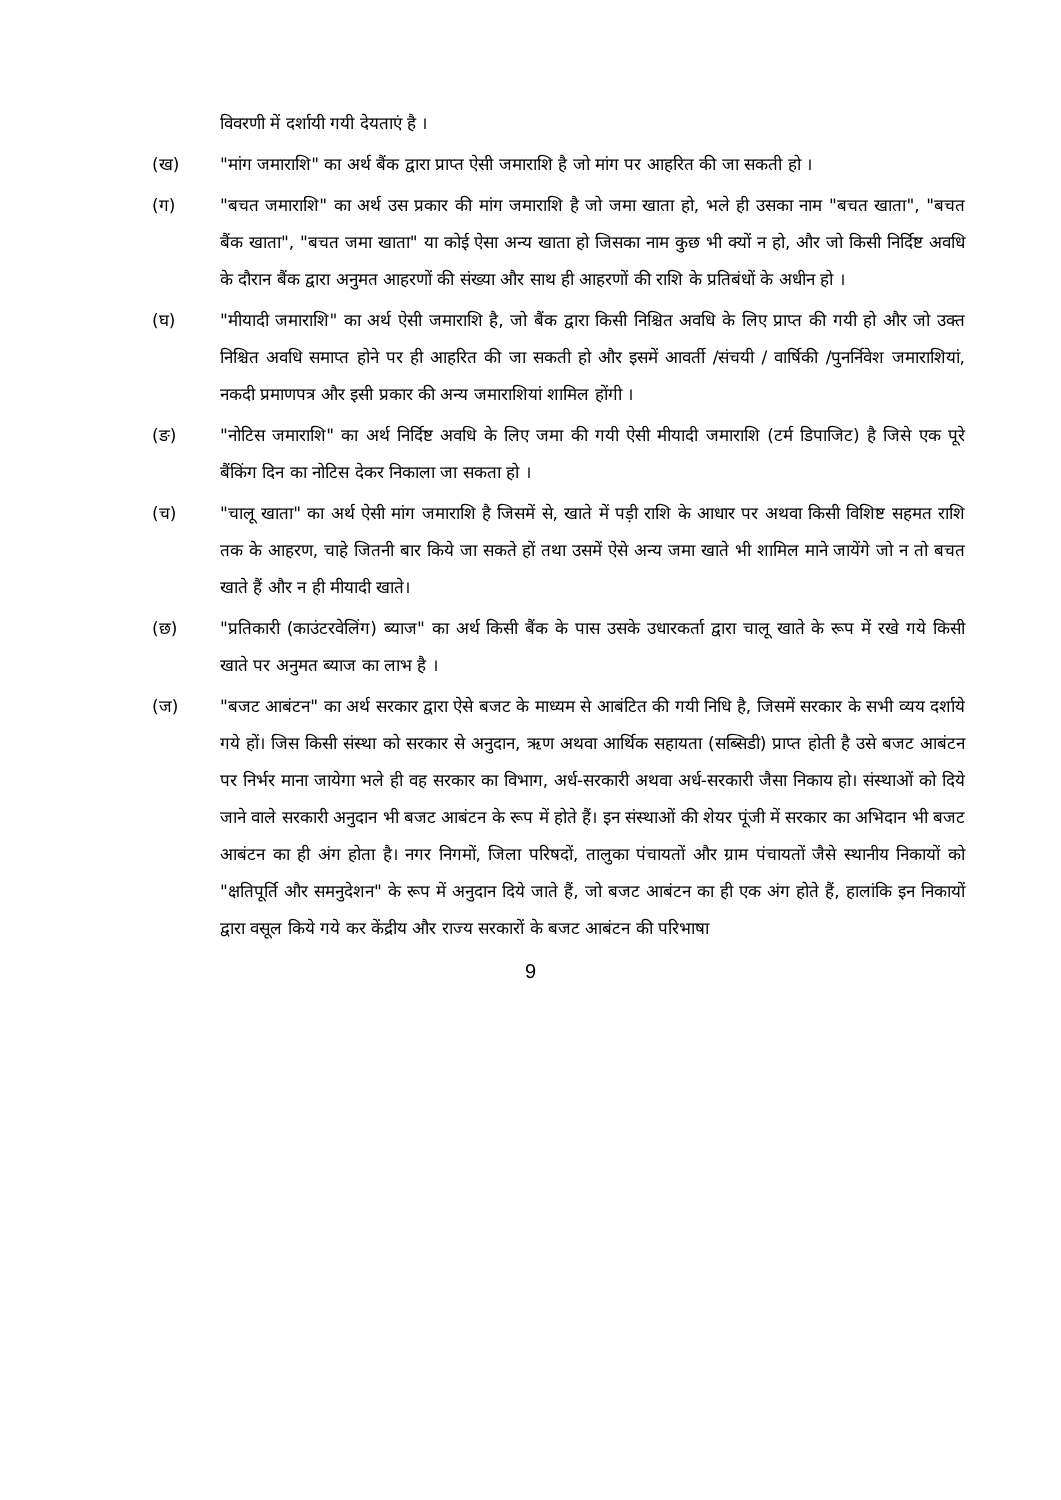विवरणी में दर्शायी गयी देयताएं है ।
(ख) "मांग जमाराशि" का अर्थ बैंक द्वारा प्राप्त ऐसी जमाराशि है जो मांग पर आहरित की जा सकती हो ।
(ग) "बचत जमाराशि" का अर्थ उस प्रकार की मांग जमाराशि है जो जमा खाता हो, भले ही उसका नाम "बचत खाता", "बचत बैंक खाता", "बचत जमा खाता" या कोई ऐसा अन्य खाता हो जिसका नाम कुछ भी क्यों न हो, और जो किसी निर्दिष्ट अवधि के दौरान बैंक द्वारा अनुमत आहरणों की संख्या और साथ ही आहरणों की राशि के प्रतिबंधों के अधीन हो ।
(घ) "मीयादी जमाराशि" का अर्थ ऐसी जमाराशि है, जो बैंक द्वारा किसी निश्चित अवधि के लिए प्राप्त की गयी हो और जो उक्त निश्चित अवधि समाप्त होने पर ही आहरित की जा सकती हो और इसमें आवर्ती /संचयी / वार्षिकी /पुनर्निवेश जमाराशियां, नकदी प्रमाणपत्र और इसी प्रकार की अन्य जमाराशियां शामिल होंगी ।
(ङ) "नोटिस जमाराशि" का अर्थ निर्दिष्ट अवधि के लिए जमा की गयी ऐसी मीयादी जमाराशि (टर्म डिपाजिट) है जिसे एक पूरे बैंकिंग दिन का नोटिस देकर निकाला जा सकता हो ।
(च) "चालू खाता" का अर्थ ऐसी मांग जमाराशि है जिसमें से, खाते में पड़ी राशि के आधार पर अथवा किसी विशिष्ट सहमत राशि तक के आहरण, चाहे जितनी बार किये जा सकते हों तथा उसमें ऐसे अन्य जमा खाते भी शामिल माने जायेंगे जो न तो बचत खाते हैं और न ही मीयादी खाते।
(छ) "प्रतिकारी (काउंटरवेलिंग) ब्याज" का अर्थ किसी बैंक के पास उसके उधारकर्ता द्वारा चालू खाते के रूप में रखे गये किसी खाते पर अनुमत ब्याज का लाभ है ।
(ज) "बजट आबंटन" का अर्थ सरकार द्वारा ऐसे बजट के माध्यम से आबंटित की गयी निधि है, जिसमें सरकार के सभी व्यय दर्शाये गये हों। जिस किसी संस्था को सरकार से अनुदान, ऋण अथवा आर्थिक सहायता (सब्सिडी) प्राप्त होती है उसे बजट आबंटन पर निर्भर माना जायेगा भले ही वह सरकार का विभाग, अर्ध-सरकारी अथवा अर्ध-सरकारी जैसा निकाय हो। संस्थाओं को दिये जाने वाले सरकारी अनुदान भी बजट आबंटन के रूप में होते हैं। इन संस्थाओं की शेयर पूंजी में सरकार का अभिदान भी बजट आबंटन का ही अंग होता है। नगर निगमों, जिला परिषदों, तालुका पंचायतों और ग्राम पंचायतों जैसे स्थानीय निकायों को "क्षतिपूर्ति और समनुदेशन" के रूप में अनुदान दिये जाते हैं, जो बजट आबंटन का ही एक अंग होते हैं, हालांकि इन निकायों द्वारा वसूल किये गये कर केंद्रीय और राज्य सरकारों के बजट आबंटन की परिभाषा
9